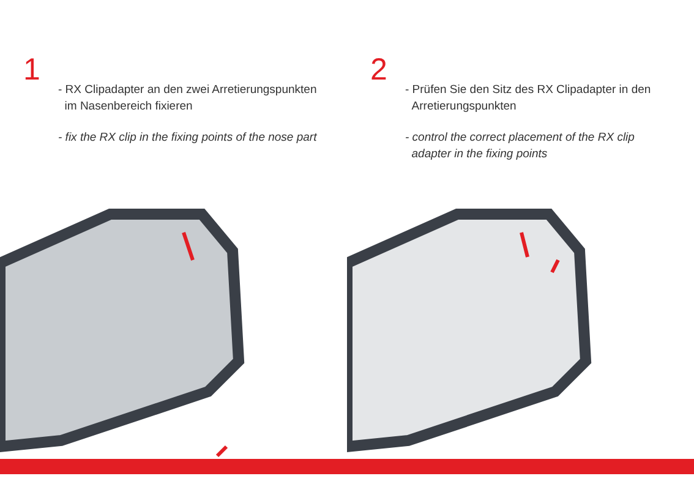1
- RX Clipadapter an den zwei Arretierungspunkten
im Nasenbereich fixieren
- fix the RX clip in the fixing points of the nose part
2
- Prüfen Sie den Sitz des RX Clipadapter in den
Arretierungspunkten
- control the correct placement of the RX clip
adapter in the fixing points